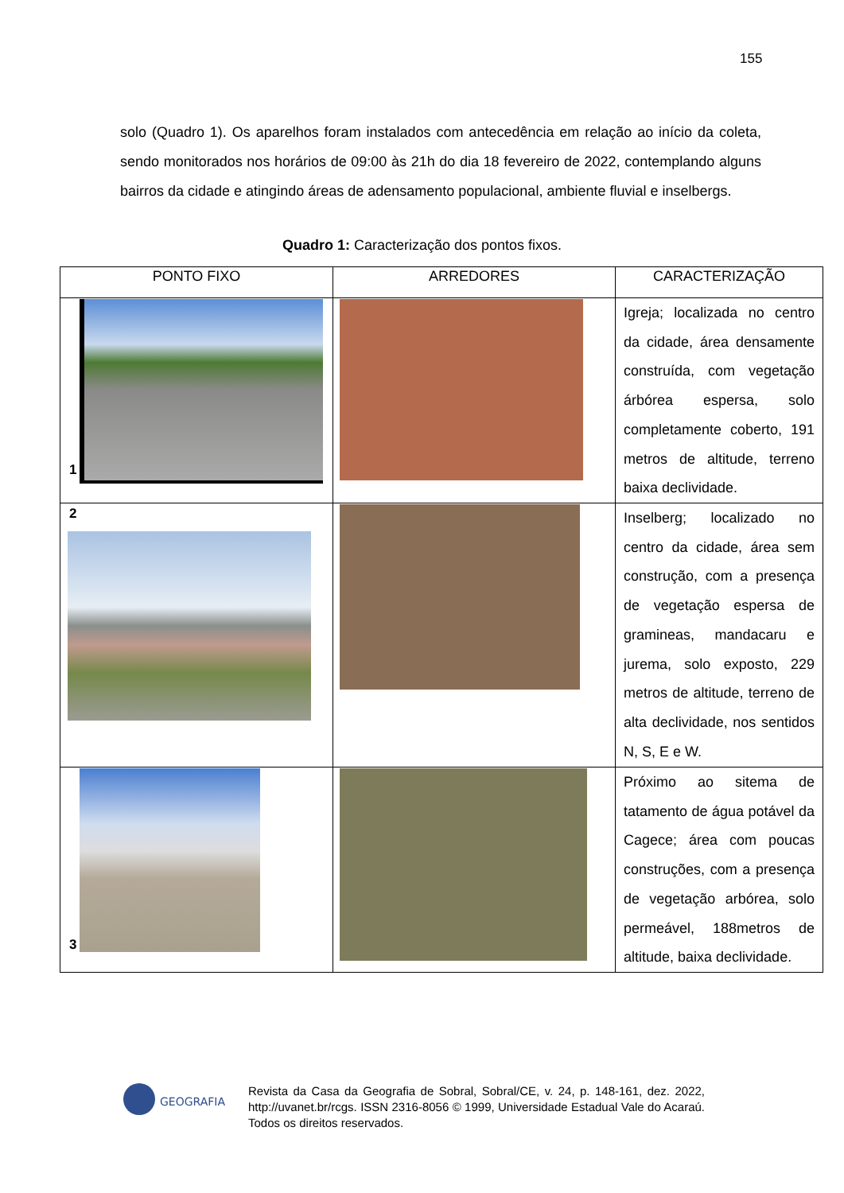155
solo (Quadro 1). Os aparelhos foram instalados com antecedência em relação ao início da coleta, sendo monitorados nos horários de 09:00 às 21h do dia 18 fevereiro de 2022, contemplando alguns bairros da cidade e atingindo áreas de adensamento populacional, ambiente fluvial e inselbergs.
Quadro 1: Caracterização dos pontos fixos.
| PONTO FIXO | ARREDORES | CARACTERIZAÇÃO |
| --- | --- | --- |
| 1 | | Igreja; localizada no centro da cidade, área densamente construída, com vegetação árbórea espersa, solo completamente coberto, 191 metros de altitude, terreno baixa declividade. |
| 2 | | Inselberg; localizado no centro da cidade, área sem construção, com a presença de vegetação espersa de gramineas, mandacaru e jurema, solo exposto, 229 metros de altitude, terreno de alta declividade, nos sentidos N, S, E e W. |
| 3 | | Próximo ao sitema de tatamento de água potável da Cagece; área com poucas construções, com a presença de vegetação arbórea, solo permeável, 188metros de altitude, baixa declividade. |
GEOGRAFIA
Revista da Casa da Geografia de Sobral, Sobral/CE, v. 24, p. 148-161, dez. 2022, http://uvanet.br/rcgs. ISSN 2316-8056 © 1999, Universidade Estadual Vale do Acaraú. Todos os direitos reservados.